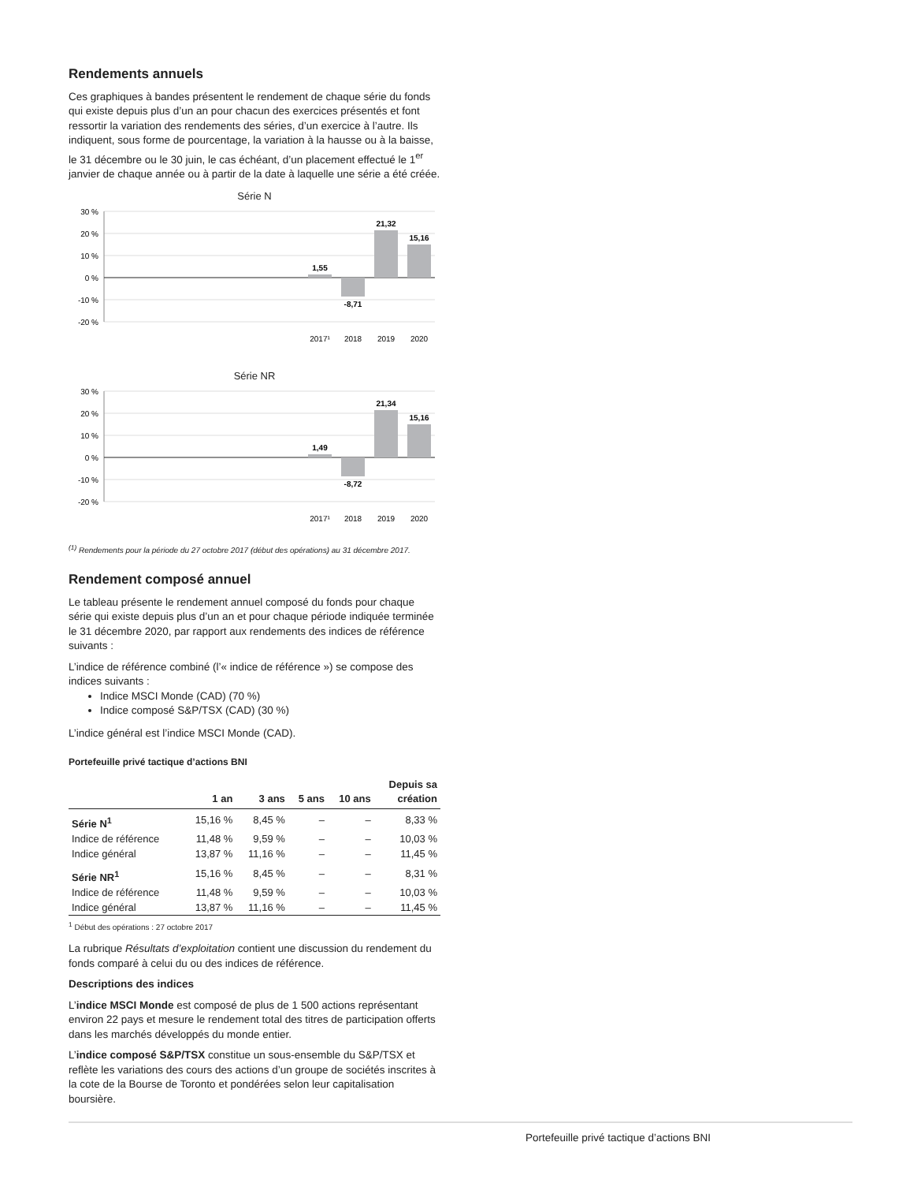Rendements annuels
Ces graphiques à bandes présentent le rendement de chaque série du fonds qui existe depuis plus d’un an pour chacun des exercices présentés et font ressortir la variation des rendements des séries, d’un exercice à l’autre. Ils indiquent, sous forme de pourcentage, la variation à la hausse ou à la baisse, le 31 décembre ou le 30 juin, le cas échéant, d’un placement effectué le 1<sup>er</sup> janvier de chaque année ou à partir de la date à laquelle une série a été créée.
Série N
30 %
20 %
10 %
0 %
-10 %
-20 %
1,55
-8,71
21,32
15,16
2017¹
2018
2019
2020
Série NR
30 %
20 %
10 %
0 %
-10 %
-20 %
1,49
-8,72
21,34
15,16
2017¹
2018
2019
2020
<sup>(1)</sup> Rendements pour la période du 27 octobre 2017 (début des opérations) au 31 décembre 2017.
Rendement composé annuel
Le tableau présente le rendement annuel composé du fonds pour chaque série qui existe depuis plus d’un an et pour chaque période indiquée terminée le 31 décembre 2020, par rapport aux rendements des indices de référence suivants :
L’indice de référence combiné (l’« indice de référence ») se compose des indices suivants :
Indice MSCI Monde (CAD) (70 %)
Indice composé S&P/TSX (CAD) (30 %)
L’indice général est l’indice MSCI Monde (CAD).
Portefeuille privé tactique d’actions BNI
| | 1 an | 3 ans | 5 ans | 10 ans | Depuis sa création |
| --- | --- | --- | --- | --- | --- |
| Série N<sup>1</sup> | 15,16 % | 8,45 % | – | – | 8,33 % |
| Indice de référence | 11,48 % | 9,59 % | – | – | 10,03 % |
| Indice général | 13,87 % | 11,16 % | – | – | 11,45 % |
| Série NR<sup>1</sup> | 15,16 % | 8,45 % | – | – | 8,31 % |
| Indice de référence | 11,48 % | 9,59 % | – | – | 10,03 % |
| Indice général | 13,87 % | 11,16 % | – | – | 11,45 % |
<sup>1</sup> Début des opérations : 27 octobre 2017
La rubrique Résultats d’exploitation contient une discussion du rendement du fonds comparé à celui du ou des indices de référence.
Descriptions des indices
L’indice MSCI Monde est composé de plus de 1 500 actions représentant environ 22 pays et mesure le rendement total des titres de participation offerts dans les marchés développés du monde entier.
L’indice composé S&P/TSX constitue un sous-ensemble du S&P/TSX et reflète les variations des cours des actions d’un groupe de sociétés inscrites à la cote de la Bourse de Toronto et pondérées selon leur capitalisation boursière.
Portefeuille privé tactique d’actions BNI